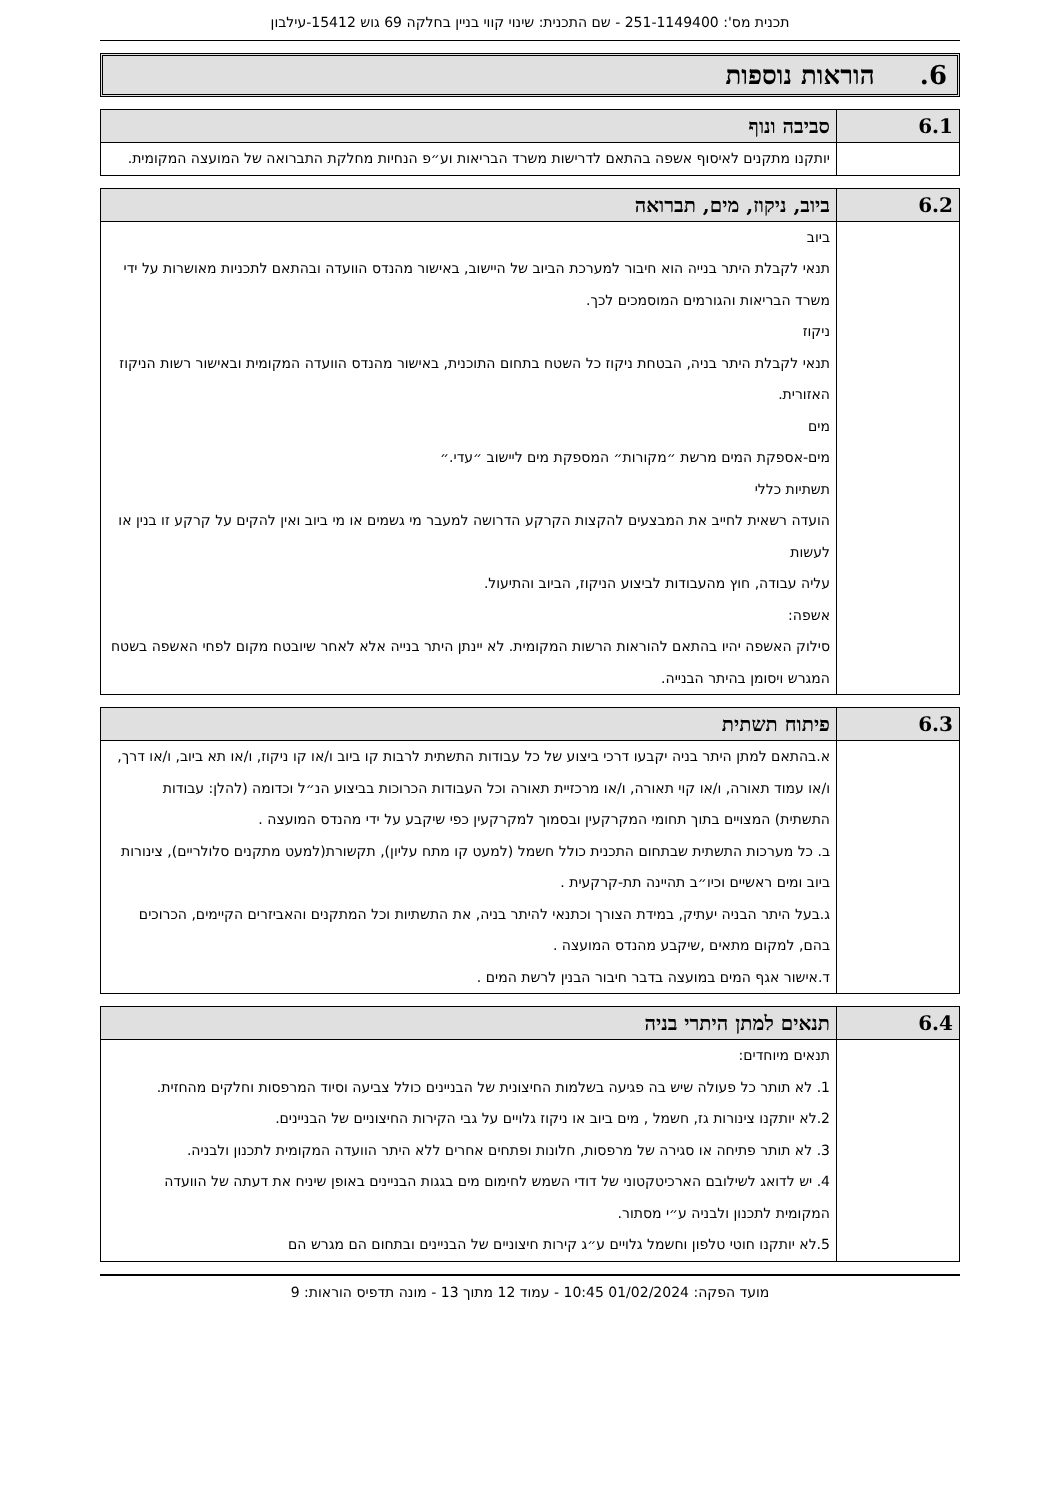תכנית מס': 251-1149400 - שם התכנית: שינוי קווי בניין בחלקה 69 גוש 15412-עילבון
6. הוראות נוספות
| 6.1 | סביבה ונוף |
| --- | --- |
| | יותקנו מתקנים לאיסוף אשפה בהתאם לדרישות משרד הבריאות וע״פ הנחיות מחלקת התברואה של המועצה המקומית. |
| 6.2 | ביוב, ניקוז, מים, תברואה |
| --- | --- |
| | ביוב תנאי לקבלת היתר בנייה הוא חיבור למערכת הביוב של היישוב, באישור מהנדס הוועדה ובהתאם לתכניות מאושרות על ידי משרד הבריאות והגורמים המוסמכים לכך. ניקוז תנאי לקבלת היתר בניה, הבטחת ניקוז כל השטח בתחום התוכנית, באישור מהנדס הוועדה המקומית ובאישור רשות הניקוז האזורית. מים מים-אספקת המים מרשת ״מקורות״ המספקת מים ליישוב ״עדי.״ תשתיות כללי הועדה רשאית לחייב את המבצעים להקצות הקרקע הדרושה למעבר מי גשמים או מי ביוב ואין להקים על קרקע זו בנין או לעשות עליה עבודה, חוץ מהעבודות לביצוע הניקוז, הביוב והתיעול. אשפה: סילוק האשפה יהיו בהתאם להוראות הרשות המקומית. לא יינתן היתר בנייה אלא לאחר שיובטח מקום לפחי האשפה בשטח המגרש ויסומן בהיתר הבנייה. |
| 6.3 | פיתוח תשתית |
| --- | --- |
| | א.בהתאם למתן היתר בניה יקבעו דרכי ביצוע של כל עבודות התשתית לרבות קו ביוב ו/או קו ניקוז, ו/או תא ביוב, ו/או דרך, ו/או עמוד תאורה, ו/או קוי תאורה, ו/או מרכזיית תאורה וכל העבודות הכרוכות בביצוע הנ״ל וכדומה (להלן: עבודות התשתית) המצויים בתוך תחומי המקרקעין ובסמוך למקרקעין כפי שיקבע על ידי מהנדס המועצה . ב. כל מערכות התשתית שבתחום התכנית כולל חשמל (למעט קו מתח עליון), תקשורת(למעט מתקנים סלולריים), צינורות ביוב ומים ראשיים וכיו״ב תהיינה תת-קרקעית . ג.בעל היתר הבניה יעתיק, במידת הצורך וכתנאי להיתר בניה, את התשתיות וכל המתקנים והאביזרים הקיימים, הכרוכים בהם, למקום מתאים ,שיקבע מהנדס המועצה . ד.אישור אגף המים במועצה בדבר חיבור הבנין לרשת המים . |
| 6.4 | תנאים למתן היתרי בניה |
| --- | --- |
| | תנאים מיוחדים: 1. לא תותר כל פעולה שיש בה פגיעה בשלמות החיצונית של הבניינים כולל צביעה וסיוד המרפסות וחלקים מהחזית. 2.לא יותקנו צינורות גז, חשמל , מים ביוב או ניקוז גלויים על גבי הקירות החיצוניים של הבניינים. 3. לא תותר פתיחה או סגירה של מרפסות, חלונות ופתחים אחרים ללא היתר הוועדה המקומית לתכנון ולבניה. 4. יש לדואג לשילובם הארכיטקטוני של דודי השמש לחימום מים בגגות הבניינים באופן שיניח את דעתה של הוועדה המקומית לתכנון ולבניה ע״י מסתור. 5.לא יותקנו חוטי טלפון וחשמל גלויים ע״ג קירות חיצוניים של הבניינים ובתחום הם מגרש הם |
מועד הפקה: 01/02/2024 10:45 - עמוד 12 מתוך 13 - מונה תדפיס הוראות: 9